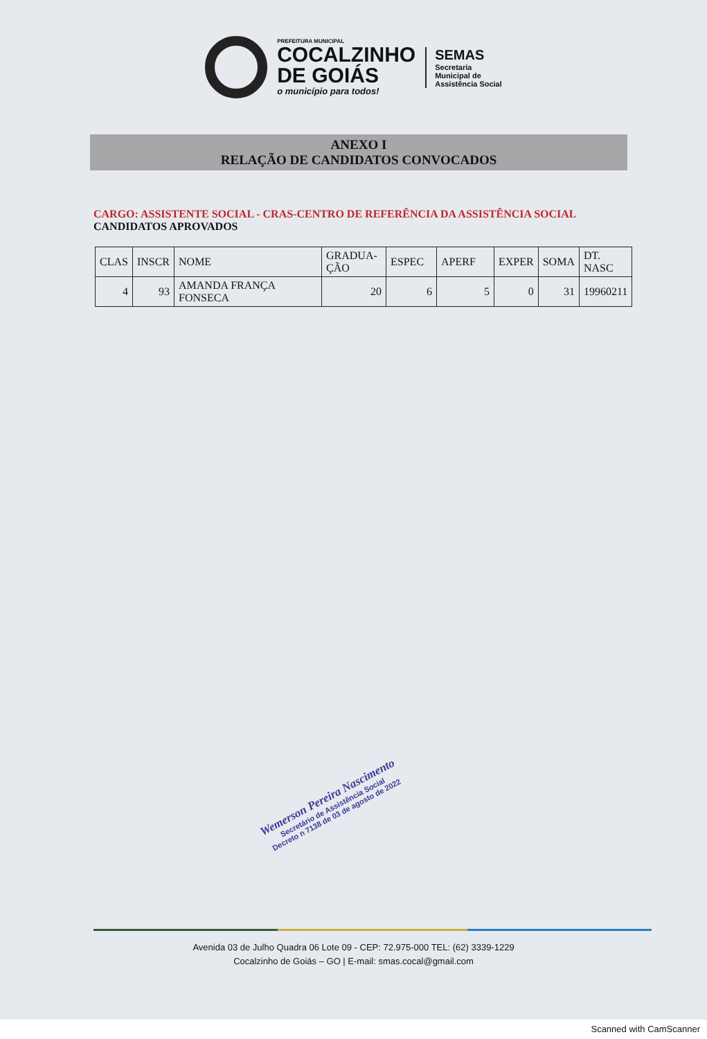PREFEITURA MUNICIPAL
COCALZINHO
DE GOIÁS
o município para todos!
SEMAS
Secretaria
Municipal de
Assistência Social
ANEXO I
RELAÇÃO DE CANDIDATOS CONVOCADOS
CARGO: ASSISTENTE SOCIAL - CRAS-CENTRO DE REFERÊNCIA DA ASSISTÊNCIA SOCIAL
CANDIDATOS APROVADOS
| CLAS | INSCR | NOME | GRADUA- ÇÃO | ESPEC | APERF | EXPER | SOMA | DT. NASC |
| --- | --- | --- | --- | --- | --- | --- | --- | --- |
| 4 | 93 | AMANDA FRANÇA FONSECA | 20 | 6 | 5 | 0 | 31 | 19960211 |
Wemerson Pereira Nascimento
Secretário de Assistência Social
Decreto n 7138 de 03 de agosto de 2022
Avenida 03 de Julho Quadra 06 Lote 09 - CEP: 72.975-000 TEL: (62) 3339-1229
Cocalzinho de Goiás – GO | E-mail: smas.cocal@gmail.com
Scanned with CamScanner